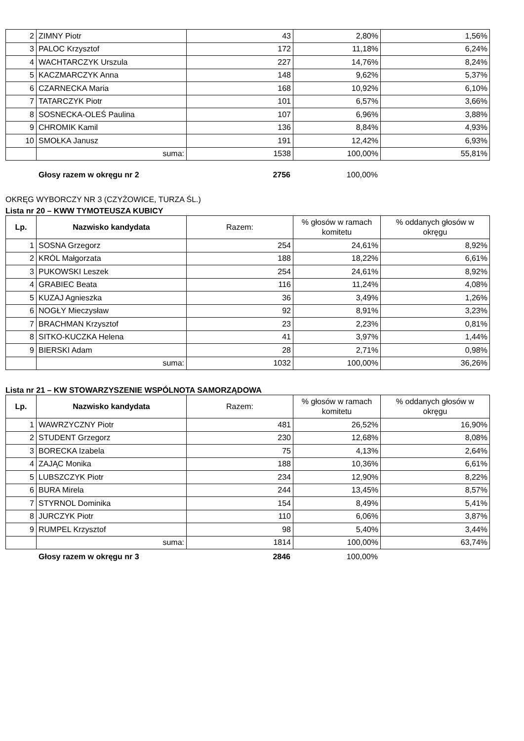| 2 | ZIMNY Piotr | 43 | 2,80% | 1,56% |
| 3 | PALOC Krzysztof | 172 | 11,18% | 6,24% |
| 4 | WACHTARCZYK Urszula | 227 | 14,76% | 8,24% |
| 5 | KACZMARCZYK Anna | 148 | 9,62% | 5,37% |
| 6 | CZARNECKA Maria | 168 | 10,92% | 6,10% |
| 7 | TATARCZYK Piotr | 101 | 6,57% | 3,66% |
| 8 | SOSNECKA-OLEŚ Paulina | 107 | 6,96% | 3,88% |
| 9 | CHROMIK Kamil | 136 | 8,84% | 4,93% |
| 10 | SMOŁKA Janusz | 191 | 12,42% | 6,93% |
| | suma: | 1538 | 100,00% | 55,81% |
Głosy razem w okręgu nr 2 2756 100,00%
OKRĘG WYBORCZY NR 3 (CZYŻOWICE, TURZA ŚL.)
Lista nr 20 – KWW TYMOTEUSZA KUBICY
| Lp. | Nazwisko kandydata | Razem: | % głosów w ramach komitetu | % oddanych głosów w okręgu |
| --- | --- | --- | --- | --- |
| 1 | SOSNA Grzegorz | 254 | 24,61% | 8,92% |
| 2 | KRÓL Małgorzata | 188 | 18,22% | 6,61% |
| 3 | PUKOWSKI Leszek | 254 | 24,61% | 8,92% |
| 4 | GRABIEC Beata | 116 | 11,24% | 4,08% |
| 5 | KUZAJ Agnieszka | 36 | 3,49% | 1,26% |
| 6 | NOGŁY Mieczysław | 92 | 8,91% | 3,23% |
| 7 | BRACHMAN Krzysztof | 23 | 2,23% | 0,81% |
| 8 | SITKO-KUCZKA Helena | 41 | 3,97% | 1,44% |
| 9 | BIERSKI Adam | 28 | 2,71% | 0,98% |
| | suma: | 1032 | 100,00% | 36,26% |
Lista nr 21 – KW STOWARZYSZENIE WSPÓLNOTA SAMORZĄDOWA
| Lp. | Nazwisko kandydata | Razem: | % głosów w ramach komitetu | % oddanych głosów w okręgu |
| --- | --- | --- | --- | --- |
| 1 | WAWRZYCZNY Piotr | 481 | 26,52% | 16,90% |
| 2 | STUDENT Grzegorz | 230 | 12,68% | 8,08% |
| 3 | BORECKA Izabela | 75 | 4,13% | 2,64% |
| 4 | ZAJĄC Monika | 188 | 10,36% | 6,61% |
| 5 | LUBSZCZYK Piotr | 234 | 12,90% | 8,22% |
| 6 | BURA Mirela | 244 | 13,45% | 8,57% |
| 7 | STYRNOL Dominika | 154 | 8,49% | 5,41% |
| 8 | JURCZYK Piotr | 110 | 6,06% | 3,87% |
| 9 | RUMPEL Krzysztof | 98 | 5,40% | 3,44% |
| | suma: | 1814 | 100,00% | 63,74% |
Głosy razem w okręgu nr 3 2846 100,00%